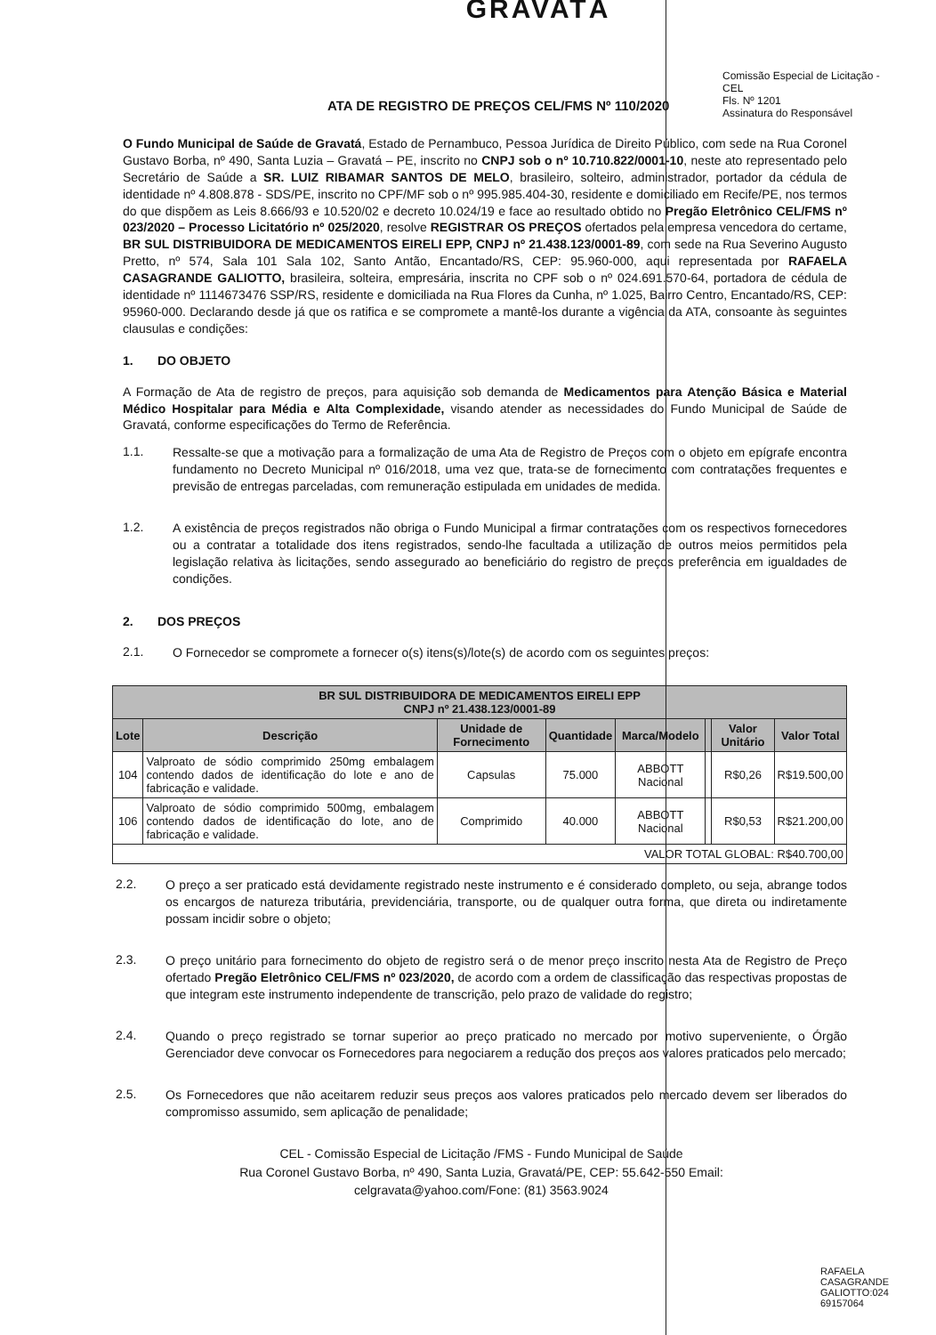GRAVATÁ
ATA DE REGISTRO DE PREÇOS CEL/FMS Nº 110/2020
Comissão Especial de Licitação - CEL
Fls. Nº 1201
Assinatura do Responsável
O Fundo Municipal de Saúde de Gravatá, Estado de Pernambuco, Pessoa Jurídica de Direito Público, com sede na Rua Coronel Gustavo Borba, nº 490, Santa Luzia – Gravatá – PE, inscrito no CNPJ sob o nº 10.710.822/0001-10, neste ato representado pelo Secretário de Saúde a SR. LUIZ RIBAMAR SANTOS DE MELO, brasileiro, solteiro, administrador, portador da cédula de identidade nº 4.808.878 - SDS/PE, inscrito no CPF/MF sob o nº 995.985.404-30, residente e domiciliado em Recife/PE, nos termos do que dispõem as Leis 8.666/93 e 10.520/02 e decreto 10.024/19 e face ao resultado obtido no Pregão Eletrônico CEL/FMS nº 023/2020 – Processo Licitatório nº 025/2020, resolve REGISTRAR OS PREÇOS ofertados pela empresa vencedora do certame, BR SUL DISTRIBUIDORA DE MEDICAMENTOS EIRELI EPP, CNPJ nº 21.438.123/0001-89, com sede na Rua Severino Augusto Pretto, nº 574, Sala 101 Sala 102, Santo Antão, Encantado/RS, CEP: 95.960-000, aqui representada por RAFAELA CASAGRANDE GALIOTTO, brasileira, solteira, empresária, inscrita no CPF sob o nº 024.691.570-64, portadora de cédula de identidade nº 1114673476 SSP/RS, residente e domiciliada na Rua Flores da Cunha, nº 1.025, Bairro Centro, Encantado/RS, CEP: 95960-000. Declarando desde já que os ratifica e se compromete a mantê-los durante a vigência da ATA, consoante às seguintes clausulas e condições:
1. DO OBJETO
A Formação de Ata de registro de preços, para aquisição sob demanda de Medicamentos para Atenção Básica e Material Médico Hospitalar para Média e Alta Complexidade, visando atender as necessidades do Fundo Municipal de Saúde de Gravatá, conforme especificações do Termo de Referência.
1.1.
Ressalte-se que a motivação para a formalização de uma Ata de Registro de Preços com o objeto em epígrafe encontra fundamento no Decreto Municipal nº 016/2018, uma vez que, trata-se de fornecimento com contratações frequentes e previsão de entregas parceladas, com remuneração estipulada em unidades de medida.
1.2.
A existência de preços registrados não obriga o Fundo Municipal a firmar contratações com os respectivos fornecedores ou a contratar a totalidade dos itens registrados, sendo-lhe facultada a utilização de outros meios permitidos pela legislação relativa às licitações, sendo assegurado ao beneficiário do registro de preços preferência em igualdades de condições.
2. DOS PREÇOS
2.1.
O Fornecedor se compromete a fornecer o(s) itens(s)/lote(s) de acordo com os seguintes preços:
| BR SUL DISTRIBUIDORA DE MEDICAMENTOS EIRELI EPP CNPJ nº 21.438.123/0001-89 | | | | | | | |
| --- | --- | --- | --- | --- | --- | --- | --- |
| Lote | Descrição | Unidade de Fornecimento | Quantidade | Marca/Modelo | | Valor Unitário | Valor Total |
| 104 | Valproato de sódio comprimido 250mg embalagem contendo dados de identificação do lote e ano de fabricação e validade. | Capsulas | 75.000 | ABBOTT Nacional | | R$0,26 | R$19.500,00 |
| 106 | Valproato de sódio comprimido 500mg, embalagem contendo dados de identificação do lote, ano de fabricação e validade. | Comprimido | 40.000 | ABBOTT Nacional | | R$0,53 | R$21.200,00 |
| VALOR TOTAL GLOBAL: R$40.700,00 | | | | | | | |
2.2.
O preço a ser praticado está devidamente registrado neste instrumento e é considerado completo, ou seja, abrange todos os encargos de natureza tributária, previdenciária, transporte, ou de qualquer outra forma, que direta ou indiretamente possam incidir sobre o objeto;
2.3.
O preço unitário para fornecimento do objeto de registro será o de menor preço inscrito nesta Ata de Registro de Preço ofertado Pregão Eletrônico CEL/FMS nº 023/2020, de acordo com a ordem de classificação das respectivas propostas de que integram este instrumento independente de transcrição, pelo prazo de validade do registro;
2.4.
Quando o preço registrado se tornar superior ao preço praticado no mercado por motivo superveniente, o Órgão Gerenciador deve convocar os Fornecedores para negociarem a redução dos preços aos valores praticados pelo mercado;
2.5.
Os Fornecedores que não aceitarem reduzir seus preços aos valores praticados pelo mercado devem ser liberados do compromisso assumido, sem aplicação de penalidade;
CEL - Comissão Especial de Licitação /FMS - Fundo Municipal de Saúde
Rua Coronel Gustavo Borba, nº 490, Santa Luzia, Gravatá/PE, CEP: 55.642-550 Email:
celgravata@yahoo.com/Fone: (81) 3563.9024
RAFAELA CASAGRANDE GALIOTTO:024 69157064